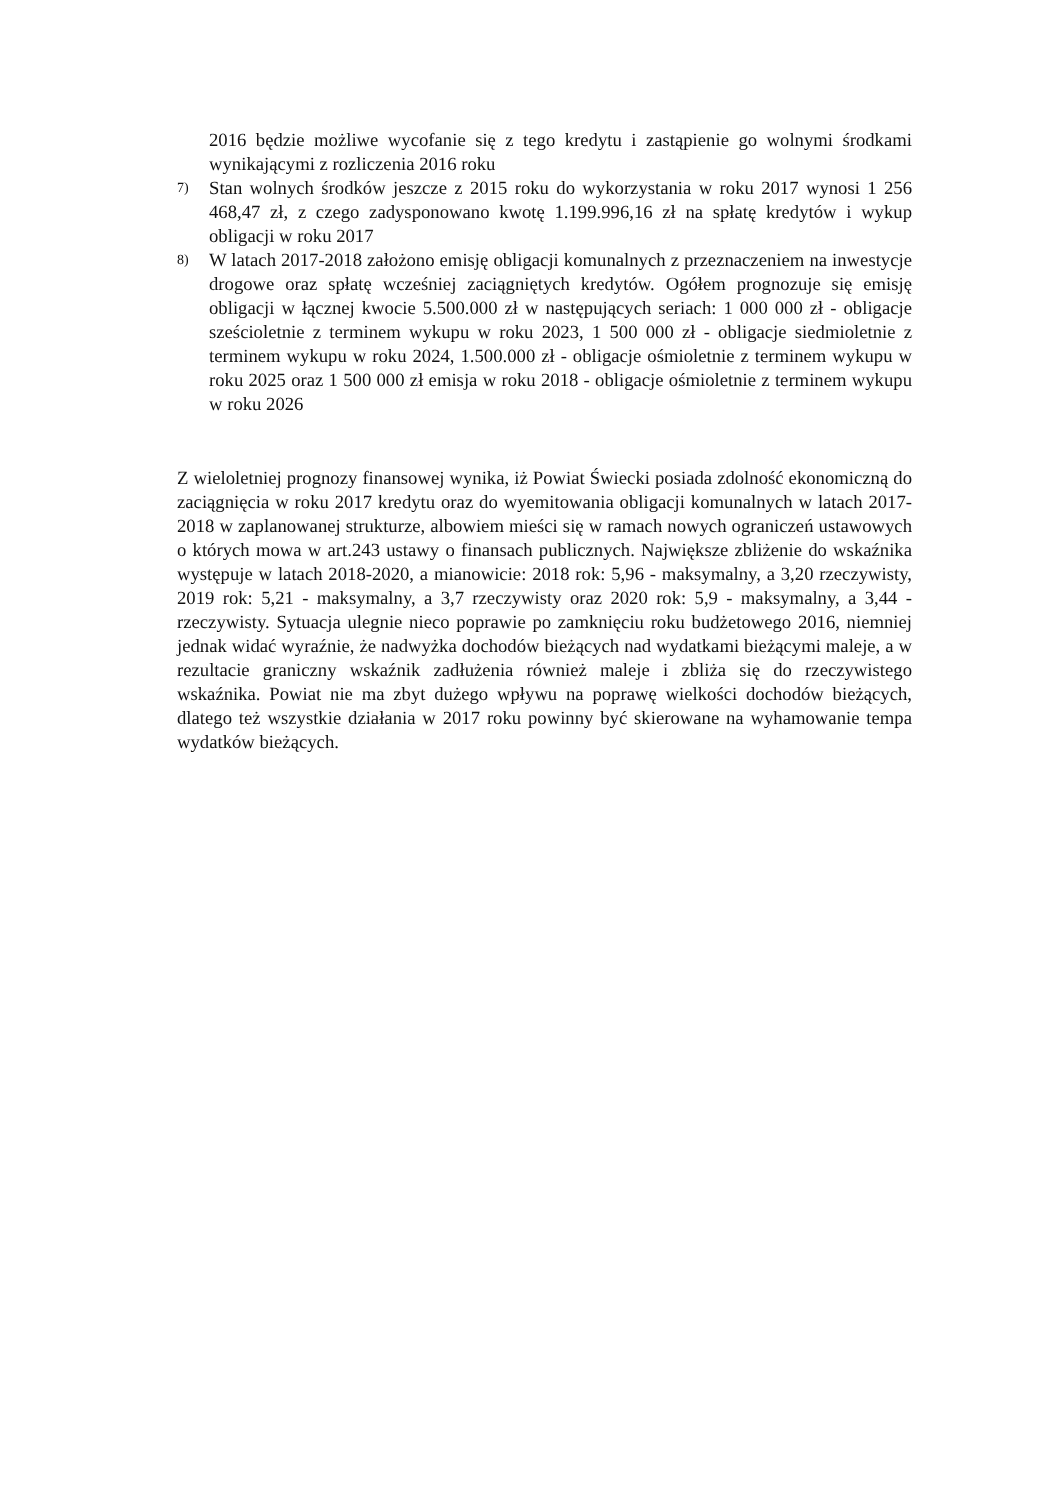2016 będzie możliwe wycofanie się z tego kredytu i zastąpienie go wolnymi środkami wynikającymi z rozliczenia 2016 roku
7) Stan wolnych środków jeszcze z 2015 roku do wykorzystania w roku 2017 wynosi 1 256 468,47 zł, z czego zadysponowano kwotę 1.199.996,16 zł na spłatę kredytów i wykup obligacji w roku 2017
8) W latach 2017-2018 założono emisję obligacji komunalnych z przeznaczeniem na inwestycje drogowe oraz spłatę wcześniej zaciągniętych kredytów. Ogółem prognozuje się emisję obligacji w łącznej kwocie 5.500.000 zł w następujących seriach: 1 000 000 zł - obligacje sześcioletnie z terminem wykupu w roku 2023, 1 500 000 zł - obligacje siedmioletnie z terminem wykupu w roku 2024, 1.500.000 zł - obligacje ośmioletnie z terminem wykupu w roku 2025 oraz 1 500 000 zł emisja w roku 2018 - obligacje ośmioletnie z terminem wykupu w roku 2026
Z wieloletniej prognozy finansowej wynika, iż Powiat Świecki posiada zdolność ekonomiczną do zaciągnięcia w roku 2017 kredytu oraz do wyemitowania obligacji komunalnych w latach 2017-2018 w zaplanowanej strukturze, albowiem mieści się w ramach nowych ograniczeń ustawowych o których mowa w art.243 ustawy o finansach publicznych. Największe zbliżenie do wskaźnika występuje w latach 2018-2020, a mianowicie: 2018 rok: 5,96 - maksymalny, a 3,20 rzeczywisty, 2019 rok: 5,21 - maksymalny, a 3,7 rzeczywisty oraz 2020 rok: 5,9 - maksymalny, a 3,44 - rzeczywisty. Sytuacja ulegnie nieco poprawie po zamknięciu roku budżetowego 2016, niemniej jednak widać wyraźnie, że nadwyżka dochodów bieżących nad wydatkami bieżącymi maleje, a w rezultacie graniczny wskaźnik zadłużenia również maleje i zbliża się do rzeczywistego wskaźnika. Powiat nie ma zbyt dużego wpływu na poprawę wielkości dochodów bieżących, dlatego też wszystkie działania w 2017 roku powinny być skierowane na wyhamowanie tempa wydatków bieżących.